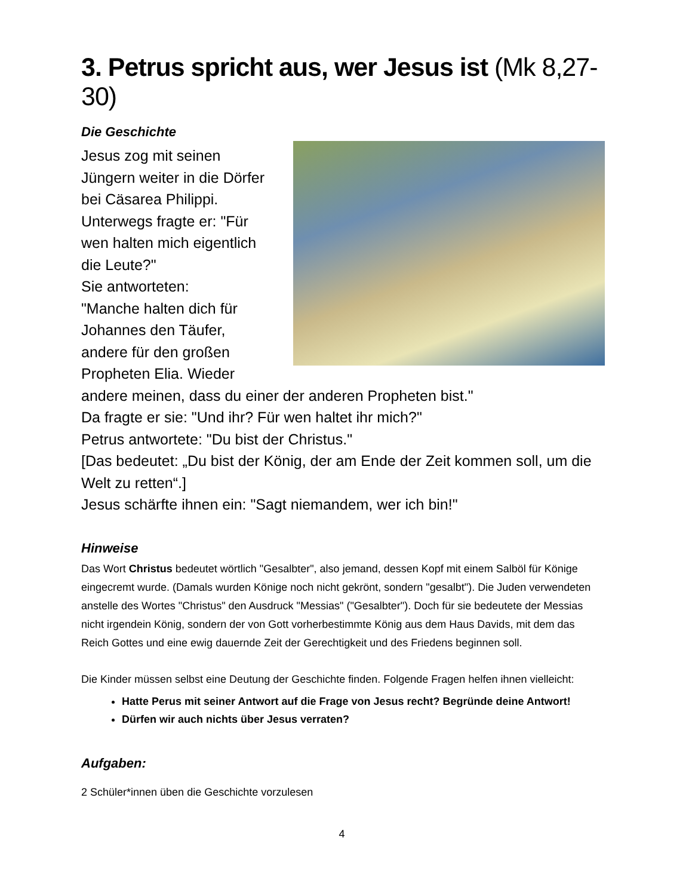3. Petrus spricht aus, wer Jesus ist (Mk 8,27-30)
Die Geschichte
Jesus zog mit seinen
Jüngern weiter in die Dörfer
bei Cäsarea Philippi.
Unterwegs fragte er: "Für
wen halten mich eigentlich
die Leute?"
Sie antworteten:
"Manche halten dich für
Johannes den Täufer,
andere für den großen
Propheten Elia. Wieder andere meinen, dass du einer der anderen Propheten bist."
Da fragte er sie: "Und ihr? Für wen haltet ihr mich?"
Petrus antwortete: "Du bist der Christus."
[Das bedeutet: „Du bist der König, der am Ende der Zeit kommen soll, um die Welt zu retten“.]
Jesus schärfte ihnen ein: "Sagt niemandem, wer ich bin!"
Hinweise
Das Wort Christus bedeutet wörtlich "Gesalbter", also jemand, dessen Kopf mit einem Salböl für Könige eingecremt wurde. (Damals wurden Könige noch nicht gekrönt, sondern "gesalbt"). Die Juden verwendeten anstelle des Wortes "Christus" den Ausdruck "Messias" ("Gesalbter"). Doch für sie bedeutete der Messias nicht irgendein König, sondern der von Gott vorherbestimmte König aus dem Haus Davids, mit dem das Reich Gottes und eine ewig dauernde Zeit der Gerechtigkeit und des Friedens beginnen soll.
Die Kinder müssen selbst eine Deutung der Geschichte finden. Folgende Fragen helfen ihnen vielleicht:
Hatte Perus mit seiner Antwort auf die Frage von Jesus recht? Begründe deine Antwort!
Dürfen wir auch nichts über Jesus verraten?
Aufgaben:
2 Schüler*innen üben die Geschichte vorzulesen
4